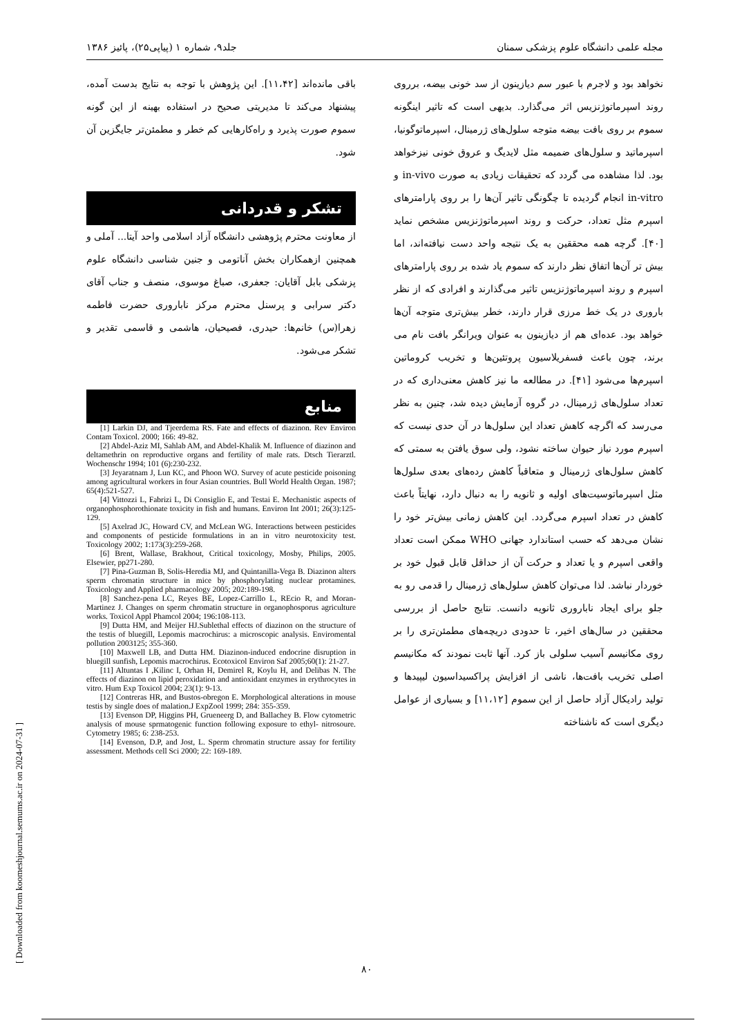مجله علمی دانشگاه علوم پزشکی سمنان جلد۹، شماره ۱ (پیاپی۲۵)، پائیز ۱۳۸۶
نخواهد بود و لاجرم با عبور سم دیازینون از سد خونی بیضه، برروی روند اسپرماتوژنزیس اثر می‌گذارد. بدیهی است که تاثیر اینگونه سموم بر روی بافت بیضه متوجه سلول‌های ژرمینال، اسپرماتوگونیا، اسپرماتید و سلول‌های ضمیمه مثل لایدیگ و عروق خونی نیزخواهد بود. لذا مشاهده می گردد که تحقیقات زیادی به صورت in-vivo و in-vitro انجام گردیده تا چگونگی تاثیر آن‌ها را بر روی پارامترهای اسپرم مثل تعداد، حرکت و روند اسپرماتوژنزیس مشخص نماید [۴۰]. گرچه همه محققین به یک نتیجه واحد دست نیافته‌اند، اما بیش تر آن‌ها اتفاق نظر دارند که سموم یاد شده بر روی پارامترهای اسپرم و روند اسپرماتوژنزیس تاثیر می‌گذارند و افرادی که از نظر باروری در یک خط مرزی قرار دارند، خطر بیش‌تری متوجه آن‌ها خواهد بود. عده‌ای هم از دیازینون به عنوان ویرانگر بافت نام می برند، چون باعث فسفریلاسیون پروتئین‌ها و تخریب کروماتین اسپرم‌ها می‌شود [۴۱]. در مطالعه ما نیز کاهش معنی‌داری که در تعداد سلول‌های ژرمینال، در گروه آزمایش دیده شد، چنین به نظر می‌رسد که اگرچه کاهش تعداد این سلول‌ها در آن حدی نیست که اسپرم مورد نیاز حیوان ساخته نشود، ولی سوق یافتن به سمتی که کاهش سلول‌های ژرمینال و متعاقباً کاهش رده‌های بعدی سلول‌ها مثل اسپرماتوسیت‌های اولیه و ثانویه را به دنبال دارد، نهایتاً باعث کاهش در تعداد اسپرم می‌گردد. این کاهش زمانی بیش‌تر خود را نشان می‌دهد که حسب استاندارد جهانی WHO ممکن است تعداد واقعی اسپرم و یا تعداد و حرکت آن از حداقل قابل قبول خود بر خوردار نباشد. لذا می‌توان کاهش سلول‌های ژرمینال را قدمی رو به جلو برای ایجاد ناباروری ثانویه دانست. نتایج حاصل از بررسی محققین در سال‌های اخیر، تا حدودی دریچه‌های مطمئن‌تری را بر روی مکانیسم آسیب سلولی باز کرد. آنها ثابت نمودند که مکانیسم اصلی تخریب بافت‌ها، ناشی از افزایش پراکسیداسیون لیپیدها و تولید رادیکال آزاد حاصل از این سموم [۱۱،۱۲] و بسیاری از عوامل دیگری است که ناشناخته
باقی مانده‌اند [۱۱،۴۲]. این پژوهش با توجه به نتایج بدست آمده، پیشنهاد می‌کند تا مدیریتی صحیح در استفاده بهینه از این گونه سموم صورت پذیرد و راه‌کارهایی کم خطر و مطمئن‌تر جایگزین آن شود.
تشکر و قدردانی
از معاونت محترم پژوهشی دانشگاه آزاد اسلامی واحد آیتا... آملی و همچنین ازهمکاران بخش آناتومی و جنین شناسی دانشگاه علوم پزشکی بابل آقایان: جعفری، صباغ موسوی، منصف و جناب آقای دکتر سرابی و پرسنل محترم مرکز ناباروری حضرت فاطمه زهرا(س) خانم‌ها: حیدری، فصیحیان، هاشمی و قاسمی تقدیر و تشکر می‌شود.
منابع
[1] Larkin DJ, and Tjeerdema RS. Fate and effects of diazinon. Rev Environ Contam Toxicol. 2000; 166: 49-82.
[2] Abdel-Aziz MI, Sahlab AM, and Abdel-Khalik M. Influence of diazinon and deltamethrin on reproductive organs and fertility of male rats. Dtsch Tierarztl. Wochenschr 1994; 101 (6):230-232.
[3] Jeyaratnam J, Lun KC, and Phoon WO. Survey of acute pesticide poisoning among agricultural workers in four Asian countries. Bull World Health Organ. 1987; 65(4):521-527.
[4] Vittozzi L, Fabrizi L, Di Consiglio E, and Testai E. Mechanistic aspects of organophosphorothionate toxicity in fish and humans. Environ Int 2001; 26(3):125-129.
[5] Axelrad JC, Howard CV, and McLean WG. Interactions between pesticides and components of pesticide formulations in an in vitro neurotoxicity test. Toxicology 2002; 1:173(3):259-268.
[6] Brent, Wallase, Brakhout, Critical toxicology, Mosby, Philips, 2005. Elsewier, pp271-280.
[7] Pina-Guzman B, Solis-Heredia MJ, and Quintanilla-Vega B. Diazinon alters sperm chromatin structure in mice by phosphorylating nuclear protamines. Toxicology and Applied pharmacology 2005; 202:189-198.
[8] Sanchez-pena LC, Reyes BE, Lopez-Carrillo L, REcio R, and Moran-Martinez J. Changes on sperm chromatin structure in organophosporus agriculture works. Toxicol Appl Phamcol 2004; 196:108-113.
[9] Dutta HM, and Meijer HJ.Sublethal effects of diazinon on the structure of the testis of bluegill, Lepomis macrochirus: a microscopic analysis. Enviromental pollution 2003125; 355-360.
[10] Maxwell LB, and Dutta HM. Diazinon-induced endocrine disruption in bluegill sunfish, Lepomis macrochirus. Ecotoxicol Environ Saf 2005;60(1): 21-27.
[11] Altuntas I ,Kilinc I, Orhan H, Demirel R, Koylu H, and Delibas N. The effects of diazinon on lipid peroxidation and antioxidant enzymes in erythrocytes in vitro. Hum Exp Toxicol 2004; 23(1): 9-13.
[12] Contreras HR, and Bustos-obregon E. Morphological alterations in mouse testis by single does of malation.J ExpZool 1999; 284: 355-359.
[13] Evenson DP, Higgins PH, Grueneerg D, and Ballachey B. Flow cytometric analysis of mouse sprmatogenic function following exposure to ethyl- nitrosoure. Cytometry 1985; 6: 238-253.
[14] Evenson, D.P, and Jost, L. Sperm chromatin structure assay for fertility assessment. Methods cell Sci 2000; 22: 169-189.
[ Downloaded from koomeshjournal.semums.ac.ir on 2024-07-31 ]
۸۰